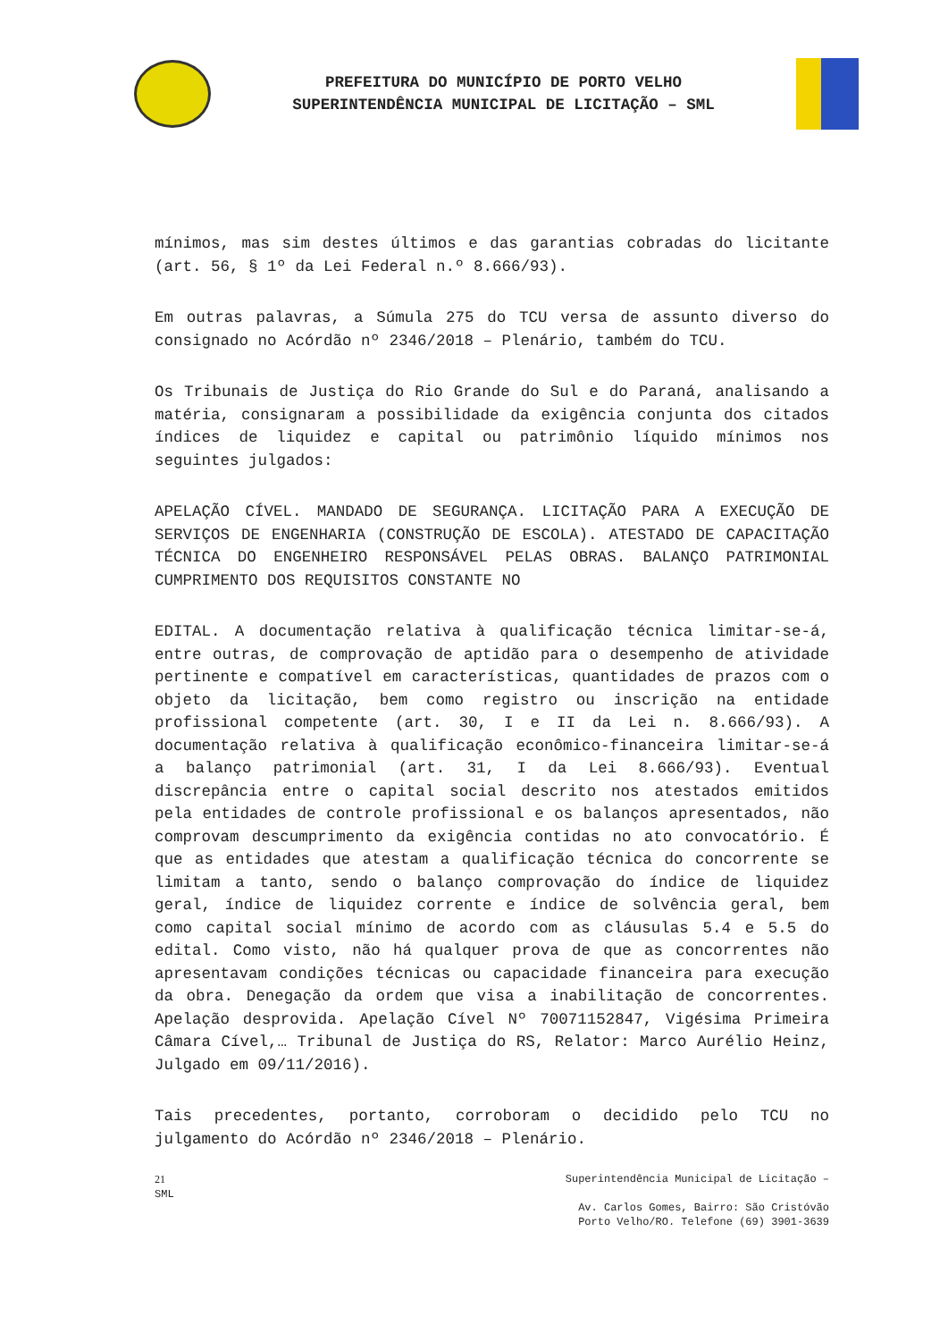PREFEITURA DO MUNICÍPIO DE PORTO VELHO
SUPERINTENDÊNCIA MUNICIPAL DE LICITAÇÃO – SML
mínimos, mas sim destes últimos e das garantias cobradas do licitante (art. 56, § 1º da Lei Federal n.º 8.666/93).
Em outras palavras, a Súmula 275 do TCU versa de assunto diverso do consignado no Acórdão nº 2346/2018 – Plenário, também do TCU.
Os Tribunais de Justiça do Rio Grande do Sul e do Paraná, analisando a matéria, consignaram a possibilidade da exigência conjunta dos citados índices de liquidez e capital ou patrimônio líquido mínimos nos seguintes julgados:
APELAÇÃO CÍVEL. MANDADO DE SEGURANÇA. LICITAÇÃO PARA A EXECUÇÃO DE SERVIÇOS DE ENGENHARIA (CONSTRUÇÃO DE ESCOLA). ATESTADO DE CAPACITAÇÃO TÉCNICA DO ENGENHEIRO RESPONSÁVEL PELAS OBRAS. BALANÇO PATRIMONIAL CUMPRIMENTO DOS REQUISITOS CONSTANTE NO
EDITAL. A documentação relativa à qualificação técnica limitar-se-á, entre outras, de comprovação de aptidão para o desempenho de atividade pertinente e compatível em características, quantidades de prazos com o objeto da licitação, bem como registro ou inscrição na entidade profissional competente (art. 30, I e II da Lei n. 8.666/93). A documentação relativa à qualificação econômico-financeira limitar-se-á a balanço patrimonial (art. 31, I da Lei 8.666/93). Eventual discrepância entre o capital social descrito nos atestados emitidos pela entidades de controle profissional e os balanços apresentados, não comprovam descumprimento da exigência contidas no ato convocatório. É que as entidades que atestam a qualificação técnica do concorrente se limitam a tanto, sendo o balanço comprovação do índice de liquidez geral, índice de liquidez corrente e índice de solvência geral, bem como capital social mínimo de acordo com as cláusulas 5.4 e 5.5 do edital. Como visto, não há qualquer prova de que as concorrentes não apresentavam condições técnicas ou capacidade financeira para execução da obra. Denegação da ordem que visa a inabilitação de concorrentes. Apelação desprovida. Apelação Cível Nº 70071152847, Vigésima Primeira Câmara Cível,… Tribunal de Justiça do RS, Relator: Marco Aurélio Heinz, Julgado em 09/11/2016).
Tais precedentes, portanto, corroboram o decidido pelo TCU no julgamento do Acórdão nº 2346/2018 – Plenário.
21
SML
Superintendência Municipal de Licitação –
Av. Carlos Gomes, Bairro: São Cristóvão
Porto Velho/RO. Telefone (69) 3901-3639